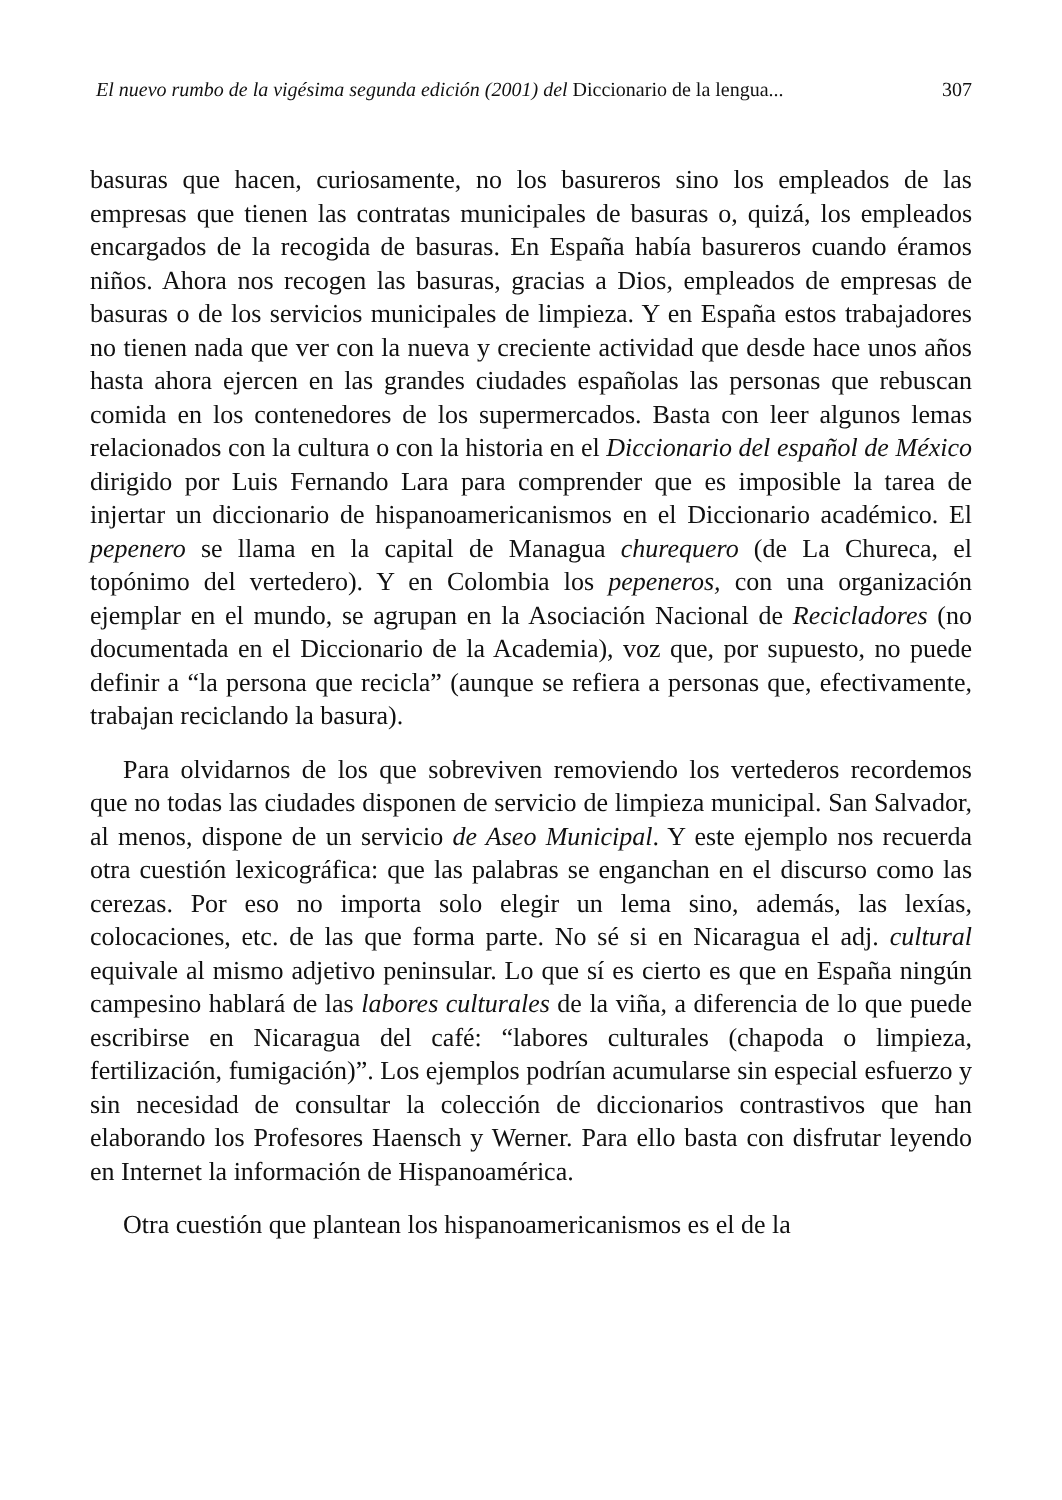El nuevo rumbo de la vigésima segunda edición (2001) del Diccionario de la lengua... 307
basuras que hacen, curiosamente, no los basureros sino los empleados de las empresas que tienen las contratas municipales de basuras o, quizá, los empleados encargados de la recogida de basuras. En España había basureros cuando éramos niños. Ahora nos recogen las basuras, gracias a Dios, empleados de empresas de basuras o de los servicios municipales de limpieza. Y en España estos trabajadores no tienen nada que ver con la nueva y creciente actividad que desde hace unos años hasta ahora ejercen en las grandes ciudades españolas las personas que rebuscan comida en los contenedores de los supermercados. Basta con leer algunos lemas relacionados con la cultura o con la historia en el Diccionario del español de México dirigido por Luis Fernando Lara para comprender que es imposible la tarea de injertar un diccionario de hispanoamericanismos en el Diccionario académico. El pepenero se llama en la capital de Managua churequero (de La Chureca, el topónimo del vertedero). Y en Colombia los pepeneros, con una organización ejemplar en el mundo, se agrupan en la Asociación Nacional de Recicladores (no documentada en el Diccionario de la Academia), voz que, por supuesto, no puede definir a “la persona que recicla” (aunque se refiera a personas que, efectivamente, trabajan reciclando la basura).
Para olvidarnos de los que sobreviven removiendo los vertederos recordemos que no todas las ciudades disponen de servicio de limpieza municipal. San Salvador, al menos, dispone de un servicio de Aseo Municipal. Y este ejemplo nos recuerda otra cuestión lexicográfica: que las palabras se enganchan en el discurso como las cerezas. Por eso no importa solo elegir un lema sino, además, las lexías, colocaciones, etc. de las que forma parte. No sé si en Nicaragua el adj. cultural equivale al mismo adjetivo peninsular. Lo que sí es cierto es que en España ningún campesino hablará de las labores culturales de la viña, a diferencia de lo que puede escribirse en Nicaragua del café: “labores culturales (chapoda o limpieza, fertilización, fumigación)”. Los ejemplos podrían acumularse sin especial esfuerzo y sin necesidad de consultar la colección de diccionarios contrastivos que han elaborando los Profesores Haensch y Werner. Para ello basta con disfrutar leyendo en Internet la información de Hispanoamérica.
Otra cuestión que plantean los hispanoamericanismos es el de la